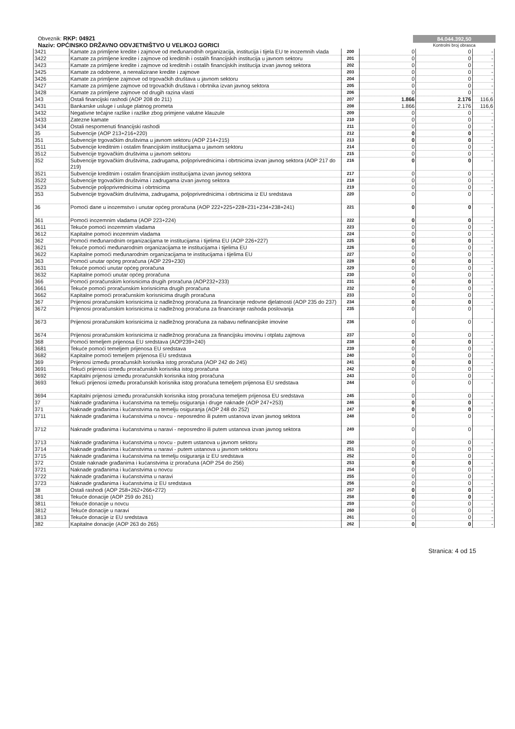Obveznik: RKP: 04921
Naziv: OPĆINSKO DRŽAVNO ODVJETNIŠTVO U VELIKOJ GORICI
84.044.392,50
Kontrolni broj obrasca
| 3421 | Kamate za primljene kredite i zajmove od međunarodnih organizacija, institucija i tijela EU te inozemnih vlada | 200 | 0 | 0 | - |
| 3422 | Kamate za primljene kredite i zajmove od kreditnih i ostalih financijskih institucija u javnom sektoru | 201 | 0 | 0 | - |
| 3423 | Kamate za primljene kredite i zajmove od kreditnih i ostalih financijskih institucija izvan javnog sektora | 202 | 0 | 0 | - |
| 3425 | Kamate za odobrene, a nerealizirane kredite i zajmove | 203 | 0 | 0 | - |
| 3426 | Kamate za primljene zajmove od trgovačkih društava u javnom sektoru | 204 | 0 | 0 | - |
| 3427 | Kamate za primljene zajmove od trgovačkih društava i obrtnika izvan javnog sektora | 205 | 0 | 0 | - |
| 3428 | Kamate za primljene zajmove od drugih razina vlasti | 206 | 0 | 0 | - |
| 343 | Ostali financijski rashodi (AOP 208 do 211) | 207 | 1.866 | 2.176 | 116,6 |
| 3431 | Bankarske usluge i usluge platnog prometa | 208 | 1.866 | 2.176 | 116,6 |
| 3432 | Negativne tečajne razlike i razlike zbog primjene valutne klauzule | 209 | 0 | 0 | - |
| 3433 | Zatezne kamate | 210 | 0 | 0 | - |
| 3434 | Ostali nespomenuti financijski rashodi | 211 | 0 | 0 | - |
| 35 | Subvencije (AOP 213+216+220) | 212 | 0 | 0 | - |
| 351 | Subvencije trgovačkim društvima u javnom sektoru (AOP 214+215) | 213 | 0 | 0 | - |
| 3511 | Subvencije kreditnim i ostalim financijskim institucijama u javnom sektoru | 214 | 0 | 0 | - |
| 3512 | Subvencije trgovačkim društvima u javnom sektoru | 215 | 0 | 0 | - |
| 352 | Subvencije trgovačkim društvima, zadrugama, poljoprivrednicima i obrtnicima izvan javnog sektora (AOP 217 do 219) | 216 | 0 | 0 | - |
| 3521 | Subvencije kreditnim i ostalim financijskim institucijama izvan javnog sektora | 217 | 0 | 0 | - |
| 3522 | Subvencije trgovačkim društvima i zadrugama izvan javnog sektora | 218 | 0 | 0 | - |
| 3523 | Subvencije poljoprivrednicima i obrtnicima | 219 | 0 | 0 | - |
| 353 | Subvencije trgovačkim društvima, zadrugama, poljoprivrednicima i obrtnicima iz EU sredstava | 220 | 0 | 0 | - |
| 36 | Pomoći dane u inozemstvo i unutar općeg proračuna (AOP 222+225+228+231+234+238+241) | 221 | 0 | 0 | - |
| 361 | Pomoći inozemnim vladama (AOP 223+224) | 222 | 0 | 0 | - |
| 3611 | Tekuće pomoći inozemnim vladama | 223 | 0 | 0 | - |
| 3612 | Kapitalne pomoći inozemnim vladama | 224 | 0 | 0 | - |
| 362 | Pomoći međunarodnim organizacijama te institucijama i tijelima EU (AOP 226+227) | 225 | 0 | 0 | - |
| 3621 | Tekuće pomoći međunarodnim organizacijama te institucijama i tijelima EU | 226 | 0 | 0 | - |
| 3622 | Kapitalne pomoći međunarodnim organizacijama te institucijama i tijelima EU | 227 | 0 | 0 | - |
| 363 | Pomoći unutar općeg proračuna (AOP 229+230) | 228 | 0 | 0 | - |
| 3631 | Tekuće pomoći unutar općeg proračuna | 229 | 0 | 0 | - |
| 3632 | Kapitalne pomoći unutar općeg proračuna | 230 | 0 | 0 | - |
| 366 | Pomoći proračunskim korisnicima drugih proračuna (AOP232+233) | 231 | 0 | 0 | - |
| 3661 | Tekuće pomoći proračunskim korisnicima drugih proračuna | 232 | 0 | 0 | - |
| 3662 | Kapitalne pomoći proračunskim korisnicima drugih proračuna | 233 | 0 | 0 | - |
| 367 | Prijenosi proračunskim korisnicima iz nadležnog proračuna za financiranje redovne djelatnosti (AOP 235 do 237) | 234 | 0 | 0 | - |
| 3672 | Prijenosi proračunskim korisnicima iz nadležnog proračuna za financiranje rashoda poslovanja | 235 | 0 | 0 | - |
| 3673 | Prijenosi proračunskim korisnicima iz nadležnog proračuna za nabavu nefinancijske imovine | 236 | 0 | 0 | - |
| 3674 | Prijenosi proračunskim korisnicima iz nadležnog proračuna za financijsku imovinu i otplatu zajmova | 237 | 0 | 0 | - |
| 368 | Pomoći temeljem prijenosa EU sredstava (AOP239+240) | 238 | 0 | 0 | - |
| 3681 | Tekuće pomoći temeljem prijenosa EU sredstava | 239 | 0 | 0 | - |
| 3682 | Kapitalne pomoći temeljem prijenosa EU sredstava | 240 | 0 | 0 | - |
| 369 | Prijenosi između proračunskih korisnika istog proračuna (AOP 242 do 245) | 241 | 0 | 0 | - |
| 3691 | Tekući prijenosi između proračunskih korisnika istog proračuna | 242 | 0 | 0 | - |
| 3692 | Kapitalni prijenosi između proračunskih korisnika istog proračuna | 243 | 0 | 0 | - |
| 3693 | Tekući prijenosi između proračunskih korisnika istog proračuna temeljem prijenosa EU sredstava | 244 | 0 | 0 | - |
| 3694 | Kapitalni prijenosi između proračunskih korisnika istog proračuna temeljem prijenosa EU sredstava | 245 | 0 | 0 | - |
| 37 | Naknade građanima i kućanstvima na temelju osiguranja i druge naknade (AOP 247+253) | 246 | 0 | 0 | - |
| 371 | Naknade građanima i kućanstvima na temelju osiguranja (AOP 248 do 252) | 247 | 0 | 0 | - |
| 3711 | Naknade građanima i kućanstvima u novcu - neposredno ili putem ustanova izvan javnog sektora | 248 | 0 | 0 | - |
| 3712 | Naknade građanima i kućanstvima u naravi - neposredno ili putem ustanova izvan javnog sektora | 249 | 0 | 0 | - |
| 3713 | Naknade građanima i kućanstvima u novcu - putem ustanova u javnom sektoru | 250 | 0 | 0 | - |
| 3714 | Naknade građanima i kućanstvima u naravi - putem ustanova u javnom sektoru | 251 | 0 | 0 | - |
| 3715 | Naknade građanima i kućanstvima na temelju osiguranja iz EU sredstava | 252 | 0 | 0 | - |
| 372 | Ostale naknade građanima i kućanstvima iz proračuna (AOP 254 do 256) | 253 | 0 | 0 | - |
| 3721 | Naknade građanima i kućanstvima u novcu | 254 | 0 | 0 | - |
| 3722 | Naknade građanima i kućanstvima u naravi | 255 | 0 | 0 | - |
| 3723 | Naknade građanima i kućanstvima iz EU sredstava | 256 | 0 | 0 | - |
| 38 | Ostali rashodi (AOP 258+262+266+272) | 257 | 0 | 0 | - |
| 381 | Tekuće donacije (AOP 259 do 261) | 258 | 0 | 0 | - |
| 3811 | Tekuće donacije u novcu | 259 | 0 | 0 | - |
| 3812 | Tekuće donacije u naravi | 260 | 0 | 0 | - |
| 3813 | Tekuće donacije iz EU sredstava | 261 | 0 | 0 | - |
| 382 | Kapitalne donacije (AOP 263 do 265) | 262 | 0 | 0 | - |
Stranica: 4 od 15